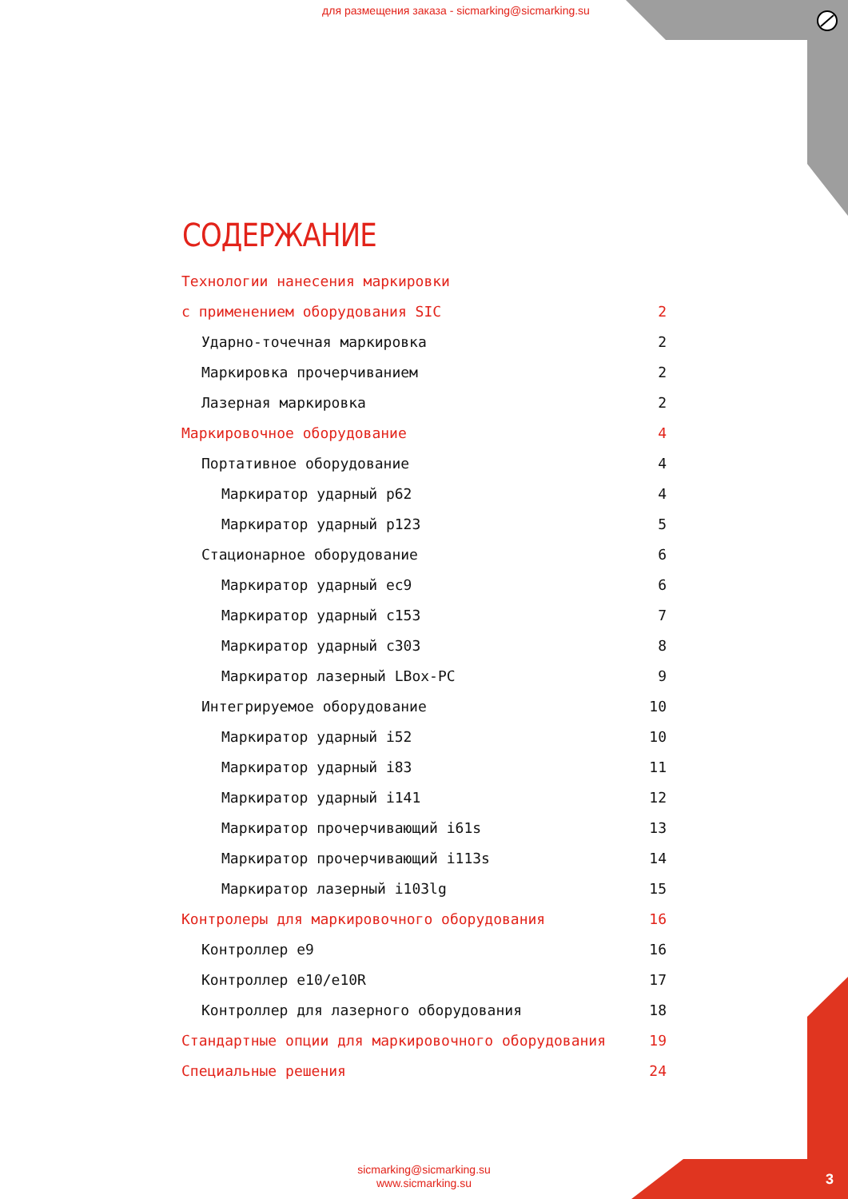для размещения заказа - sicmarking@sicmarking.su
СОДЕРЖАНИЕ
Технологии нанесения маркировки
с применением оборудования SIC 2
Ударно-точечная маркировка 2
Маркировка прочерчиванием 2
Лазерная маркировка 2
Маркировочное оборудование 4
Портативное оборудование 4
Маркиратор ударный p62 4
Маркиратор ударный p123 5
Стационарное оборудование 6
Маркиратор ударный ec9 6
Маркиратор ударный c153 7
Маркиратор ударный c303 8
Маркиратор лазерный LBox-PC 9
Интегрируемое оборудование 10
Маркиратор ударный i52 10
Маркиратор ударный i83 11
Маркиратор ударный i141 12
Маркиратор прочерчивающий i61s 13
Маркиратор прочерчивающий i113s 14
Маркиратор лазерный i103lg 15
Контролеры для маркировочного оборудования 16
Контроллер e9 16
Контроллер e10/e10R 17
Контроллер для лазерного оборудования 18
Стандартные опции для маркировочного оборудования 19
Специальные решения 24
sicmarking@sicmarking.su
www.sicmarking.su
3